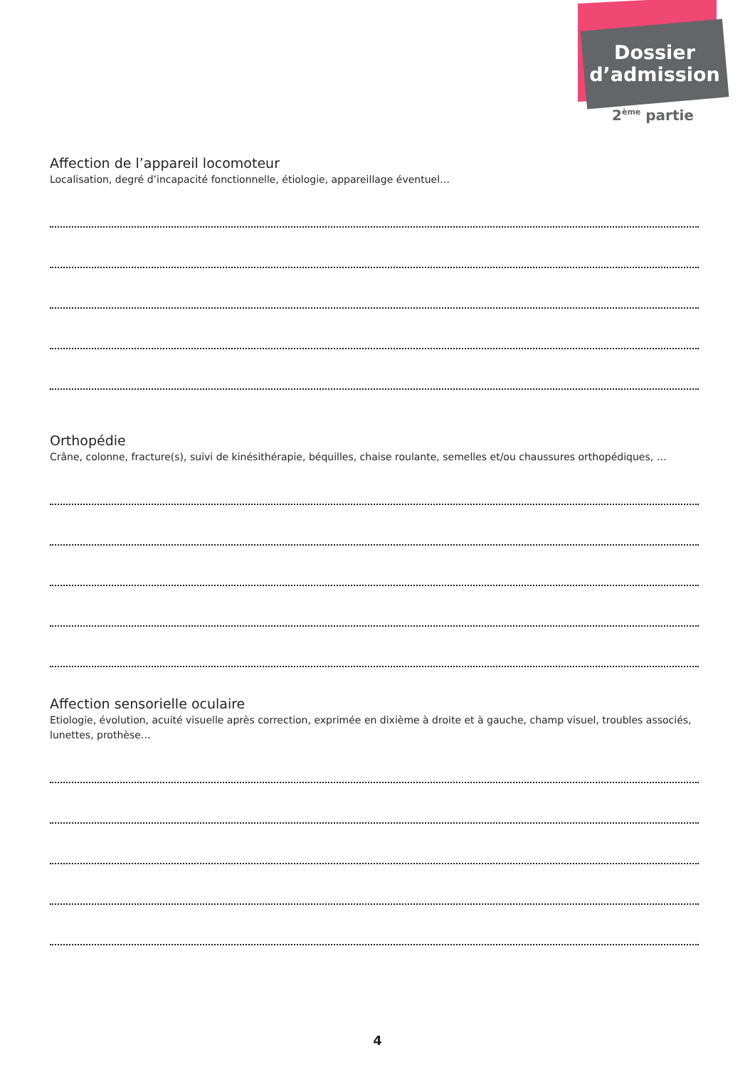Dossier
d’admission
2<sup>ème</sup> partie
Affection de l’appareil locomoteur
Localisation, degré d’incapacité fonctionnelle, étiologie, appareillage éventuel…
Orthopédie
Crâne, colonne, fracture(s), suivi de kinésithérapie, béquilles, chaise roulante, semelles et/ou chaussures orthopédiques, …
Affection sensorielle oculaire
Etiologie, évolution, acuité visuelle après correction, exprimée en dixième à droite et à gauche, champ visuel, troubles associés, lunettes, prothèse…
4